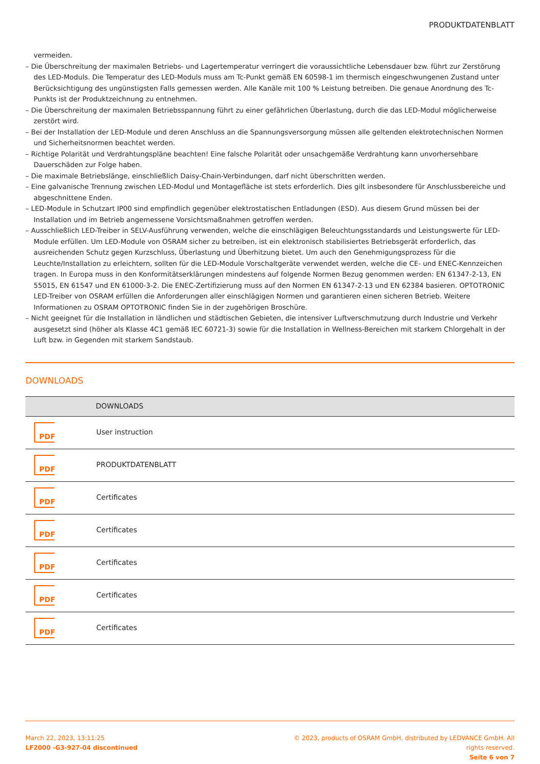PRODUKTDATENBLATT
vermeiden.
– Die Überschreitung der maximalen Betriebs- und Lagertemperatur verringert die voraussichtliche Lebensdauer bzw. führt zur Zerstörung des LED-Moduls. Die Temperatur des LED-Moduls muss am Tc-Punkt gemäß EN 60598-1 im thermisch eingeschwungenen Zustand unter Berücksichtigung des ungünstigsten Falls gemessen werden. Alle Kanäle mit 100 % Leistung betreiben. Die genaue Anordnung des Tc-Punkts ist der Produktzeichnung zu entnehmen.
– Die Überschreitung der maximalen Betriebsspannung führt zu einer gefährlichen Überlastung, durch die das LED-Modul möglicherweise zerstört wird.
– Bei der Installation der LED-Module und deren Anschluss an die Spannungsversorgung müssen alle geltenden elektrotechnischen Normen und Sicherheitsnormen beachtet werden.
– Richtige Polarität und Verdrahtungspläne beachten! Eine falsche Polarität oder unsachgemäße Verdrahtung kann unvorhersehbare Dauerschäden zur Folge haben.
– Die maximale Betriebslänge, einschließlich Daisy-Chain-Verbindungen, darf nicht überschritten werden.
– Eine galvanische Trennung zwischen LED-Modul und Montagefläche ist stets erforderlich. Dies gilt insbesondere für Anschlussbereiche und abgeschnittene Enden.
– LED-Module in Schutzart IP00 sind empfindlich gegenüber elektrostatischen Entladungen (ESD). Aus diesem Grund müssen bei der Installation und im Betrieb angemessene Vorsichtsmaßnahmen getroffen werden.
– Ausschließlich LED-Treiber in SELV-Ausführung verwenden, welche die einschlägigen Beleuchtungsstandards und Leistungswerte für LED-Module erfüllen. Um LED-Module von OSRAM sicher zu betreiben, ist ein elektronisch stabilisiertes Betriebsgerät erforderlich, das ausreichenden Schutz gegen Kurzschluss, Überlastung und Überhitzung bietet. Um auch den Genehmigungsprozess für die Leuchte/Installation zu erleichtern, sollten für die LED-Module Vorschaltgeräte verwendet werden, welche die CE- und ENEC-Kennzeichen tragen. In Europa muss in den Konformitätserklärungen mindestens auf folgende Normen Bezug genommen werden: EN 61347-2-13, EN 55015, EN 61547 und EN 61000-3-2. Die ENEC-Zertifizierung muss auf den Normen EN 61347-2-13 und EN 62384 basieren. OPTOTRONIC LED-Treiber von OSRAM erfüllen die Anforderungen aller einschlägigen Normen und garantieren einen sicheren Betrieb. Weitere Informationen zu OSRAM OPTOTRONIC finden Sie in der zugehörigen Broschüre.
– Nicht geeignet für die Installation in ländlichen und städtischen Gebieten, die intensiver Luftverschmutzung durch Industrie und Verkehr ausgesetzt sind (höher als Klasse 4C1 gemäß IEC 60721-3) sowie für die Installation in Wellness-Bereichen mit starkem Chlorgehalt in der Luft bzw. in Gegenden mit starkem Sandstaub.
DOWNLOADS
| | DOWNLOADS |
| --- | --- |
| PDF | User instruction |
| PDF | PRODUKTDATENBLATT |
| PDF | Certificates |
| PDF | Certificates |
| PDF | Certificates |
| PDF | Certificates |
| PDF | Certificates |
March 22, 2023, 13:11:25
LF2000 -G3-927-04 discontinued
© 2023, products of OSRAM GmbH, distributed by LEDVANCE GmbH. All rights reserved.
Seite 6 von 7